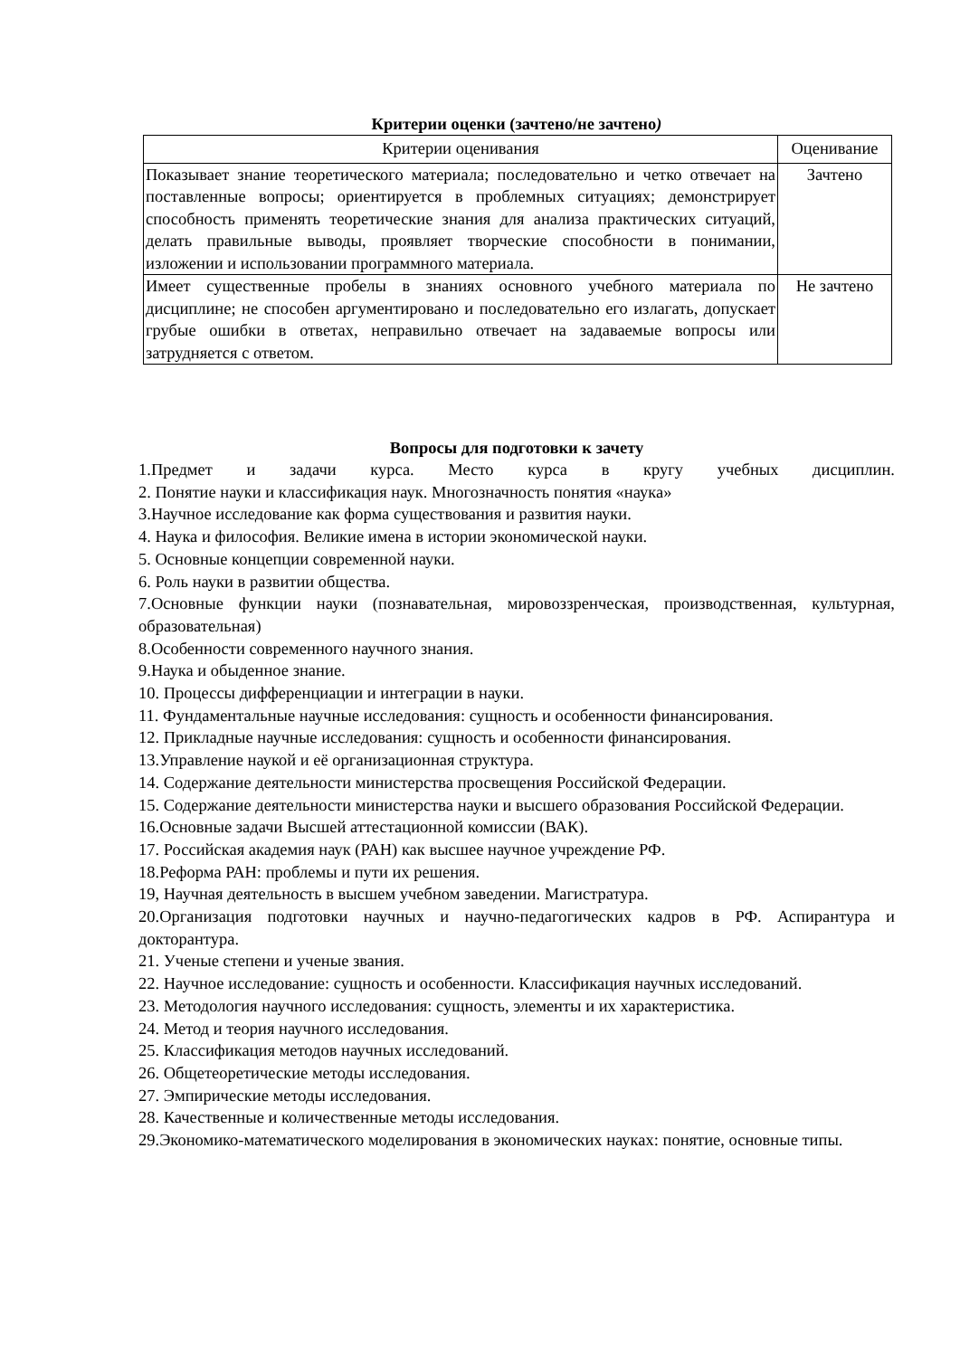Критерии оценки (зачтено/не зачтено)
| Критерии оценивания | Оценивание |
| --- | --- |
| Показывает знание теоретического материала; последовательно и четко отвечает на поставленные вопросы; ориентируется в проблемных ситуациях; демонстрирует способность применять теоретические знания для анализа практических ситуаций, делать правильные выводы, проявляет творческие способности в понимании, изложении и использовании программного материала. | Зачтено |
| Имеет существенные пробелы в знаниях основного учебного материала по дисциплине; не способен аргументировано и последовательно его излагать, допускает грубые ошибки в ответах, неправильно отвечает на задаваемые вопросы или затрудняется с ответом. | Не зачтено |
Вопросы для подготовки к зачету
1.Предмет и задачи курса. Место курса в кругу учебных дисциплин.
2. Понятие науки и классификация наук. Многозначность понятия «наука»
3.Научное исследование как форма существования и развития науки.
4. Наука и философия. Великие имена в истории экономической науки.
5. Основные концепции современной науки.
6. Роль науки в развитии общества.
7.Основные функции науки (познавательная, мировоззренческая, производственная, культурная, образовательная)
8.Особенности современного научного знания.
9.Наука и обыденное знание.
10. Процессы дифференциации и интеграции в науки.
11. Фундаментальные научные исследования: сущность и особенности финансирования.
12. Прикладные научные исследования: сущность и особенности финансирования.
13.Управление наукой и её организационная структура.
14. Содержание деятельности министерства просвещения Российской Федерации.
15. Содержание деятельности министерства науки и высшего образования Российской Федерации.
16.Основные задачи Высшей аттестационной комиссии (ВАК).
17. Российская академия наук (РАН) как высшее научное учреждение РФ.
18.Реформа РАН: проблемы и пути их решения.
19, Научная деятельность в высшем учебном заведении. Магистратура.
20.Организация подготовки научных и научно-педагогических кадров в РФ. Аспирантура и докторантура.
21. Ученые степени и ученые звания.
22. Научное исследование: сущность и особенности. Классификация научных исследований.
23. Методология научного исследования: сущность, элементы и их характеристика.
24. Метод и теория научного исследования.
25. Классификация методов научных исследований.
26. Общетеоретические методы исследования.
27. Эмпирические методы исследования.
28. Качественные и количественные методы исследования.
29.Экономико-математического моделирования в экономических науках: понятие, основные типы.